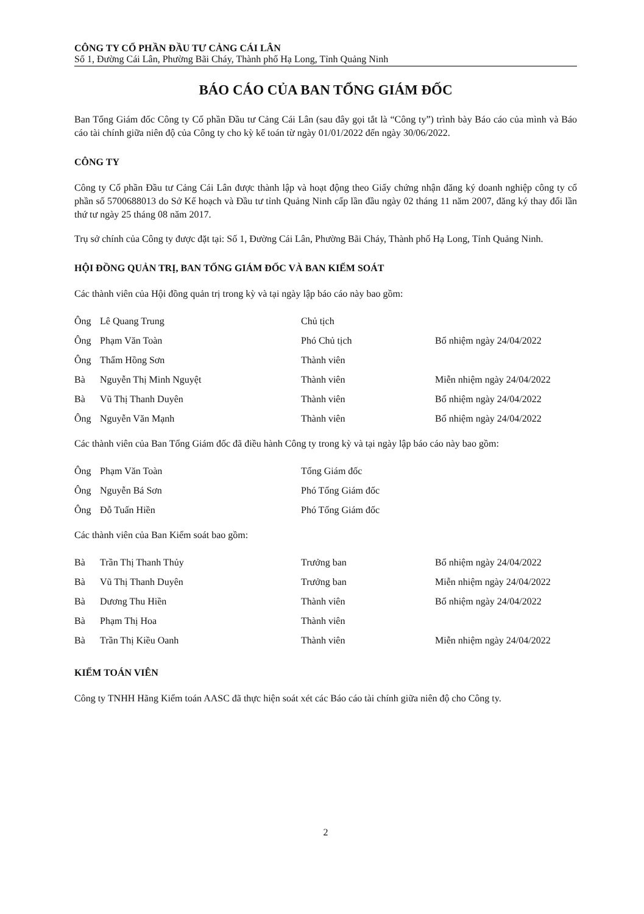CÔNG TY CỔ PHẦN ĐẦU TƯ CẢNG CÁI LÂN
Số 1, Đường Cái Lân, Phường Bãi Cháy, Thành phố Hạ Long, Tỉnh Quảng Ninh
BÁO CÁO CỦA BAN TỔNG GIÁM ĐỐC
Ban Tổng Giám đốc Công ty Cổ phần Đầu tư Cảng Cái Lân (sau đây gọi tắt là “Công ty”) trình bày Báo cáo của mình và Báo cáo tài chính giữa niên độ của Công ty cho kỳ kế toán từ ngày 01/01/2022 đến ngày 30/06/2022.
CÔNG TY
Công ty Cổ phần Đầu tư Cảng Cái Lân được thành lập và hoạt động theo Giấy chứng nhận đăng ký doanh nghiệp công ty cổ phần số 5700688013 do Sở Kế hoạch và Đầu tư tỉnh Quảng Ninh cấp lần đầu ngày 02 tháng 11 năm 2007, đăng ký thay đổi lần thứ tư ngày 25 tháng 08 năm 2017.
Trụ sở chính của Công ty được đặt tại: Số 1, Đường Cái Lân, Phường Bãi Cháy, Thành phố Hạ Long, Tỉnh Quảng Ninh.
HỘI ĐỒNG QUẢN TRỊ, BAN TỔNG GIÁM ĐỐC VÀ BAN KIỂM SOÁT
Các thành viên của Hội đồng quản trị trong kỳ và tại ngày lập báo cáo này bao gồm:
| Ông | Lê Quang Trung | Chủ tịch | |
| Ông | Phạm Văn Toàn | Phó Chủ tịch | Bổ nhiệm ngày 24/04/2022 |
| Ông | Thẩm Hồng Sơn | Thành viên | |
| Bà | Nguyễn Thị Minh Nguyệt | Thành viên | Miễn nhiệm ngày 24/04/2022 |
| Bà | Vũ Thị Thanh Duyên | Thành viên | Bổ nhiệm ngày 24/04/2022 |
| Ông | Nguyễn Văn Mạnh | Thành viên | Bổ nhiệm ngày 24/04/2022 |
Các thành viên của Ban Tổng Giám đốc đã điều hành Công ty trong kỳ và tại ngày lập báo cáo này bao gồm:
| Ông | Phạm Văn Toàn | Tổng Giám đốc | |
| Ông | Nguyễn Bá Sơn | Phó Tổng Giám đốc | |
| Ông | Đỗ Tuấn Hiền | Phó Tổng Giám đốc | |
Các thành viên của Ban Kiểm soát bao gồm:
| Bà | Trần Thị Thanh Thủy | Trưởng ban | Bổ nhiệm ngày 24/04/2022 |
| Bà | Vũ Thị Thanh Duyên | Trưởng ban | Miễn nhiệm ngày 24/04/2022 |
| Bà | Dương Thu Hiền | Thành viên | Bổ nhiệm ngày 24/04/2022 |
| Bà | Phạm Thị Hoa | Thành viên | |
| Bà | Trần Thị Kiều Oanh | Thành viên | Miễn nhiệm ngày 24/04/2022 |
KIỂM TOÁN VIÊN
Công ty TNHH Hãng Kiểm toán AASC đã thực hiện soát xét các Báo cáo tài chính giữa niên độ cho Công ty.
2